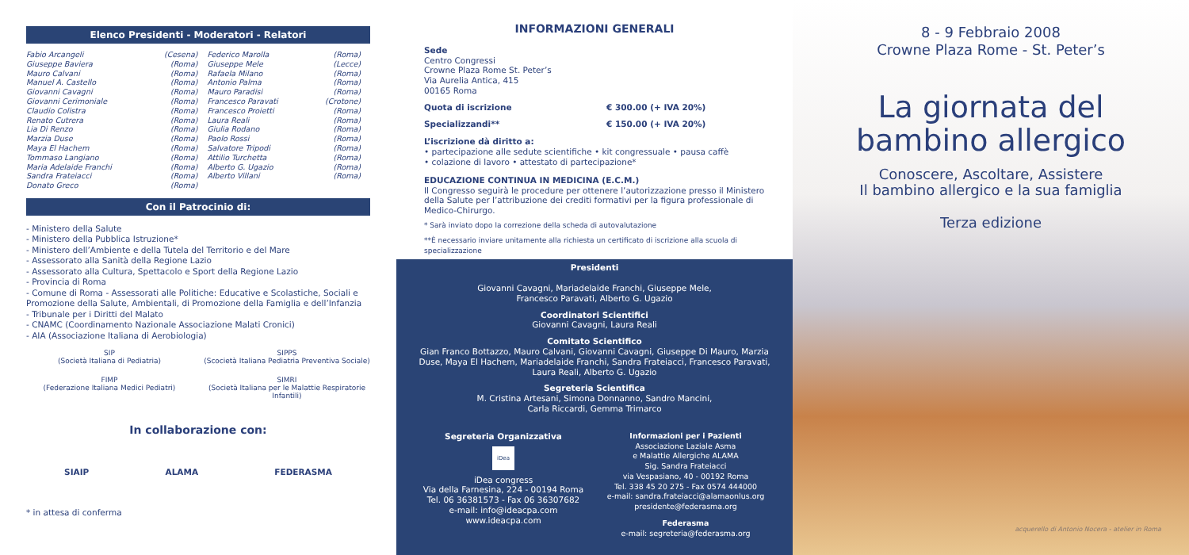Elenco Presidenti - Moderatori - Relatori
| Fabio Arcangeli | (Cesena) | Federico Marolla | (Roma) |
| Giuseppe Baviera | (Roma) | Giuseppe Mele | (Lecce) |
| Mauro Calvani | (Roma) | Rafaela Milano | (Roma) |
| Manuel A. Castello | (Roma) | Antonio Palma | (Roma) |
| Giovanni Cavagni | (Roma) | Mauro Paradisi | (Roma) |
| Giovanni Cerimoniale | (Roma) | Francesco Paravati | (Crotone) |
| Claudio Colistra | (Roma) | Francesco Proietti | (Roma) |
| Renato Cutrera | (Roma) | Laura Reali | (Roma) |
| Lia Di Renzo | (Roma) | Giulia Rodano | (Roma) |
| Marzia Duse | (Roma) | Paolo Rossi | (Roma) |
| Maya El Hachem | (Roma) | Salvatore Tripodi | (Roma) |
| Tommaso Langiano | (Roma) | Attilio Turchetta | (Roma) |
| Maria Adelaide Franchi | (Roma) | Alberto G. Ugazio | (Roma) |
| Sandra Frateiacci | (Roma) | Alberto Villani | (Roma) |
| Donato Greco | (Roma) | | |
Con il Patrocinio di:
- Ministero della Salute
- Ministero della Pubblica Istruzione*
- Ministero dell’Ambiente e della Tutela del Territorio e del Mare
- Assessorato alla Sanità della Regione Lazio
- Assessorato alla Cultura, Spettacolo e Sport della Regione Lazio
- Provincia di Roma
- Comune di Roma - Assessorati alle Politiche: Educative e Scolastiche, Sociali e Promozione della Salute, Ambientali, di Promozione della Famiglia e dell’Infanzia
- Tribunale per i Diritti del Malato
- CNAMC (Coordinamento Nazionale Associazione Malati Cronici)
- AIA (Associazione Italiana di Aerobiologia)
SIP
(Società Italiana di Pediatria)
SIPPS
(Scocietà Italiana Pediatria Preventiva Sociale)
FIMP
(Federazione Italiana Medici Pediatri)
SIMRI
(Società Italiana per le Malattie Respiratorie Infantili)
In collaborazione con:
SIAIP ALAMA FEDERASMA
* in attesa di conferma
INFORMAZIONI GENERALI
Sede
Centro Congressi
Crowne Plaza Rome St. Peter’s
Via Aurelia Antica, 415
00165 Roma
Quota di iscrizione € 300.00 (+ IVA 20%)
Specializzandi** € 150.00 (+ IVA 20%)
L’iscrizione dà diritto a:
• partecipazione alle sedute scientifiche • kit congressuale • pausa caffè
• colazione di lavoro • attestato di partecipazione*
EDUCAZIONE CONTINUA IN MEDICINA (E.C.M.)
Il Congresso seguirà le procedure per ottenere l’autorizzazione presso il Ministero della Salute per l’attribuzione dei crediti formativi per la figura professionale di Medico-Chirurgo.
* Sarà inviato dopo la correzione della scheda di autovalutazione
**È necessario inviare unitamente alla richiesta un certificato di iscrizione alla scuola di specializzazione
Presidenti
Giovanni Cavagni, Mariadelaide Franchi, Giuseppe Mele,
Francesco Paravati, Alberto G. Ugazio
Coordinatori Scientifici
Giovanni Cavagni, Laura Reali
Comitato Scientifico
Gian Franco Bottazzo, Mauro Calvani, Giovanni Cavagni, Giuseppe Di Mauro, Marzia Duse, Maya El Hachem, Mariadelaide Franchi, Sandra Frateiacci, Francesco Paravati, Laura Reali, Alberto G. Ugazio
Segreteria Scientifica
M. Cristina Artesani, Simona Donnanno, Sandro Mancini,
Carla Riccardi, Gemma Trimarco
Segreteria Organizzativa
iDea
iDea congress
Via della Farnesina, 224 - 00194 Roma
Tel. 06 36381573 - Fax 06 36307682
e-mail: info@ideacpa.com
www.ideacpa.com
Informazioni per i Pazienti
Associazione Laziale Asma
e Malattie Allergiche ALAMA
Sig. Sandra Frateiacci
via Vespasiano, 40 - 00192 Roma
Tel. 338 45 20 275 - Fax 0574 444000
e-mail: sandra.frateiacci@alamaonlus.org
presidente@federasma.org
Federasma
e-mail: segreteria@federasma.org
8 - 9 Febbraio 2008
Crowne Plaza Rome - St. Peter’s
La giornata del
bambino allergico
Conoscere, Ascoltare, Assistere
Il bambino allergico e la sua famiglia
Terza edizione
acquerello di Antonio Nocera - atelier in Roma